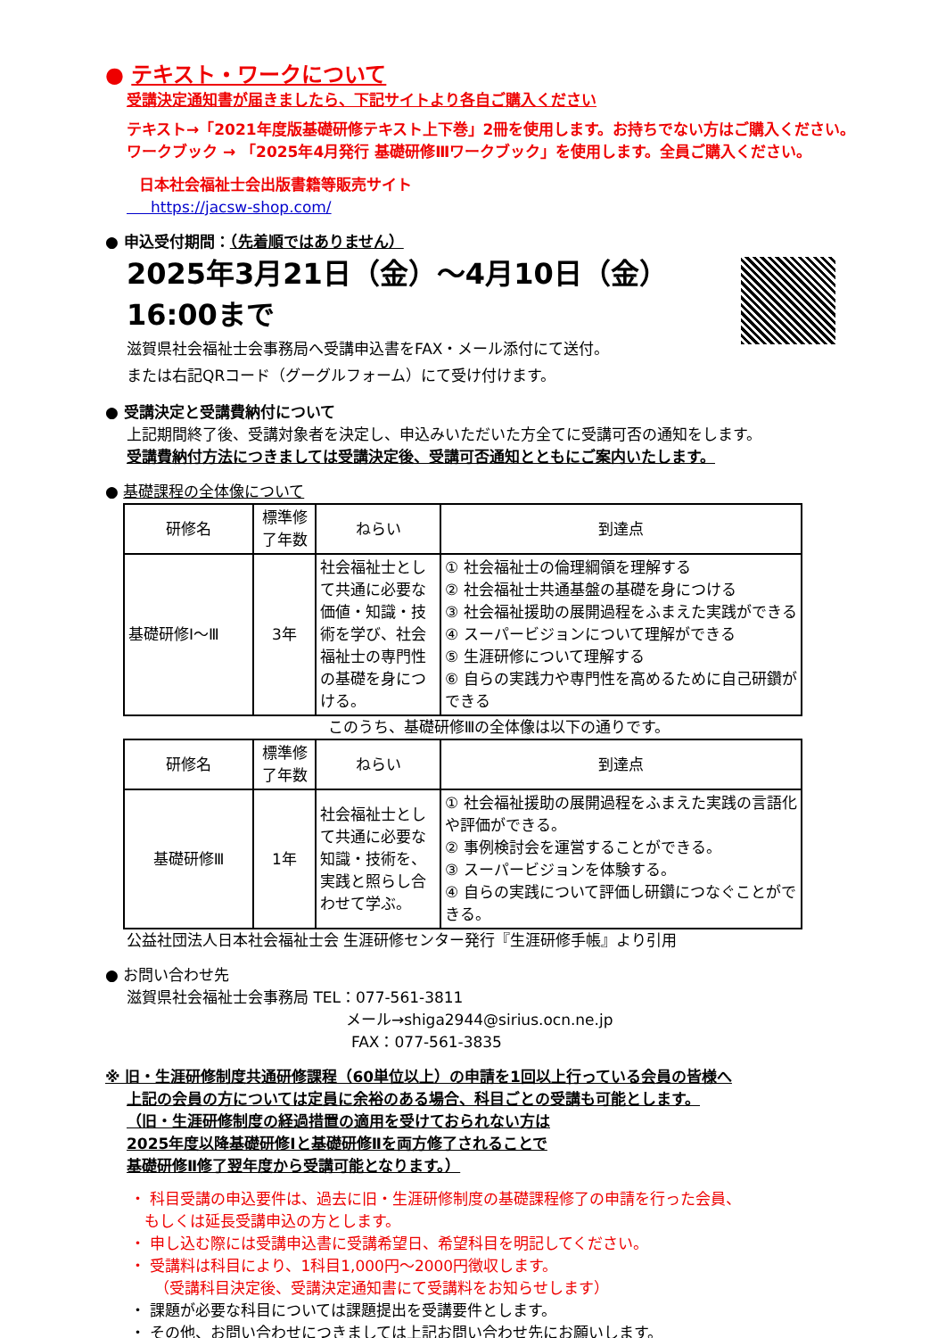● テキスト・ワークについて
受講決定通知書が届きましたら、下記サイトより各自ご購入ください
テキスト→「2021年度版基礎研修テキスト上下巻」2冊を使用します。お持ちでない方はご購入ください。
ワークブック → 「2025年4月発行 基礎研修Ⅲワークブック」を使用します。全員ご購入ください。
日本社会福祉士会出版書籍等販売サイト
https://jacsw-shop.com/
● 申込受付期間：（先着順ではありません）
2025年3月21日（金）～4月10日（金）16:00まで
滋賀県社会福祉士会事務局へ受講申込書をFAX・メール添付にて送付。
または右記QRコード（グーグルフォーム）にて受け付けます。
● 受講決定と受講費納付について
上記期間終了後、受講対象者を決定し、申込みいただいた方全てに受講可否の通知をします。
受講費納付方法につきましては受講決定後、受講可否通知とともにご案内いたします。
● 基礎課程の全体像について
| 研修名 | 標準修了年数 | ねらい | 到達点 |
| --- | --- | --- | --- |
| 基礎研修Ⅰ～Ⅲ | 3年 | 社会福祉士として共通に必要な価値・知識・技術を学び、社会福祉士の専門性の基礎を身につける。 | ① 社会福祉士の倫理綱領を理解する ② 社会福祉士共通基盤の基礎を身につける ③ 社会福祉援助の展開過程をふまえた実践ができる ④ スーパービジョンについて理解ができる ⑤ 生涯研修について理解する ⑥ 自らの実践力や専門性を高めるために自己研鑽ができる |
このうち、基礎研修Ⅲの全体像は以下の通りです。
| 研修名 | 標準修了年数 | ねらい | 到達点 |
| --- | --- | --- | --- |
| 基礎研修Ⅲ | 1年 | 社会福祉士として共通に必要な知識・技術を、実践と照らし合わせて学ぶ。 | ① 社会福祉援助の展開過程をふまえた実践の言語化や評価ができる。 ② 事例検討会を運営することができる。 ③ スーパービジョンを体験する。 ④ 自らの実践について評価し研鑽につなぐことができる。 |
公益社団法人日本社会福祉士会 生涯研修センター発行『生涯研修手帳』より引用
● お問い合わせ先
滋賀県社会福祉士会事務局 TEL：077-561-3811
メール→shiga2944@sirius.ocn.ne.jp
FAX：077-561-3835
※ 旧・生涯研修制度共通研修課程（60単位以上）の申請を1回以上行っている会員の皆様へ
上記の会員の方については定員に余裕のある場合、科目ごとの受講も可能とします。
（旧・生涯研修制度の経過措置の適用を受けておられない方は
2025年度以降基礎研修Ⅰと基礎研修Ⅱを両方修了されることで
基礎研修Ⅱ修了翌年度から受講可能となります。）
・ 科目受講の申込要件は、過去に旧・生涯研修制度の基礎課程修了の申請を行った会員、
もしくは延長受講申込の方とします。
・ 申し込む際には受講申込書に受講希望日、希望科目を明記してください。
・ 受講料は科目により、1科目1,000円～2000円徴収します。
（受講科目決定後、受講決定通知書にて受講料をお知らせします）
・ 課題が必要な科目については課題提出を受講要件とします。
・ その他、お問い合わせにつきましては上記お問い合わせ先にお願いします。